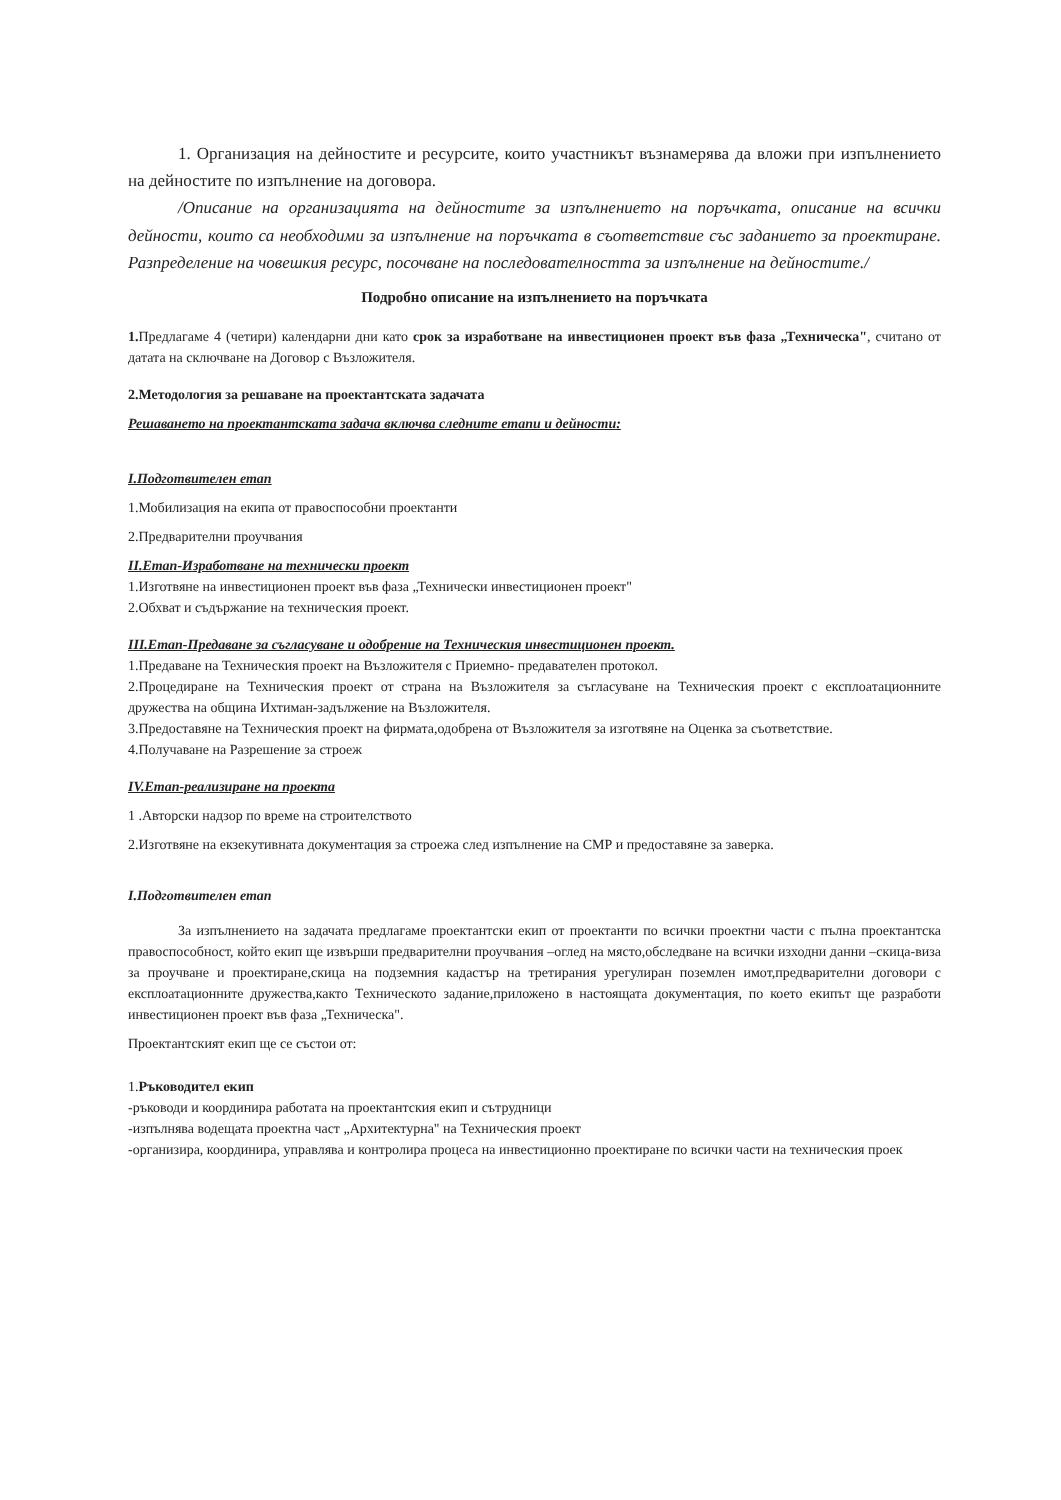1. Организация на дейностите и ресурсите, които участникът възнамерява да вложи при изпълнението на дейностите по изпълнение на договора.
/Описание на организацията на дейностите за изпълнението на поръчката, описание на всички дейности, които са необходими за изпълнение на поръчката в съответствие със заданието за проектиране. Разпределение на човешкия ресурс, посочване на последователността за изпълнение на дейностите./
Подробно описание на изпълнението на поръчката
1. Предлагаме 4 (четири) календарни дни като срок за изработване на инвестиционен проект във фаза „Техническа", считано от датата на сключване на Договор с Възложителя.
2.Методология за решаване на проектантската задачата
Решаването на проектантската задача включва следните етапи и дейности:
I.Подготвителен етап
1.Мобилизация на екипа от правоспособни проектанти
2.Предварителни проучвания
II.Етап-Изработване на технически проект
1.Изготвяне на инвестиционен проект във фаза „Технически инвестиционен проект"
2.Обхват и съдържание на техническия проект.
III.Етап-Предаване за съгласуване и одобрение на Техническия инвестиционен проект.
1.Предаване на Техническия проект на Възложителя с Приемно- предавателен протокол.
2.Процедиране на Техническия проект от страна на Възложителя за съгласуване на Техническия проект с експлоатационните дружества на община Ихтиман-задължение на Възложителя.
3.Предоставяне на Техническия проект на фирмата,одобрена от Възложителя за изготвяне на Оценка за съответствие.
4.Получаване на Разрешение за строеж
IV.Етап-реализиране на проекта
1 .Авторски надзор по време на строителството
2.Изготвяне на екзекутивната документация за строежа след изпълнение на СМР и предоставяне за заверка.
I.Подготвителен етап
За изпълнението на задачата предлагаме проектантски екип от проектанти по всички проектни части с пълна проектантска правоспособност, който екип ще извърши предварителни проучвания –оглед на място,обследване на всички изходни данни –скица-виза за проучване и проектиране,скица на подземния кадастър на третирания урегулиран поземлен имот,предварителни договори с експлоатационните дружества,както Техническото задание,приложено в настоящата документация, по което екипът ще разработи инвестиционен проект във фаза „Техническа".
Проектантският екип ще се състои от:
1.Ръководител екип
-ръководи и координира работата на проектантския екип и сътрудници
-изпълнява водещата проектна част „Архитектурна" на Техническия проект
-организира, координира, управлява и контролира процеса на инвестиционно проектиране по всички части на техническия проек